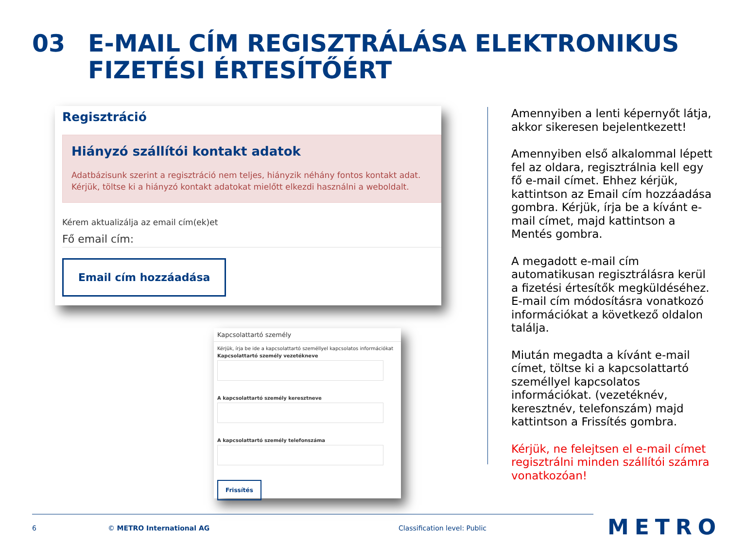03 E-MAIL CÍM REGISZTRÁLÁSA ELEKTRONIKUS
FIZETÉSI ÉRTESÍTŐÉRT
Regisztráció
Hiányzó szállítói kontakt adatok
Adatbázisunk szerint a regisztráció nem teljes, hiányzik néhány fontos kontakt adat.
Kérjük, töltse ki a hiányzó kontakt adatokat mielőtt elkezdi használni a weboldalt.
Kérem aktualizálja az email cím(ek)et
Fő email cím:
Email cím hozzáadása
Kapcsolattartó személy
Kérjük, írja be ide a kapcsolattartó személlyel kapcsolatos információkat
Kapcsolattartó személy vezetékneve
A kapcsolattartó személy keresztneve
A kapcsolattartó személy telefonszáma
Frissítés
Amennyiben a lenti képernyőt látja, akkor sikeresen bejelentkezett!
Amennyiben első alkalommal lépett fel az oldara, regisztrálnia kell egy fő e-mail címet. Ehhez kérjük, kattintson az Email cím hozzáadása gombra. Kérjük, írja be a kívánt e-mail címet, majd kattintson a Mentés gombra.
A megadott e-mail cím automatikusan regisztrálásra kerül a fizetési értesítők megküldéséhez. E-mail cím módosításra vonatkozó információkat a következő oldalon találja.
Miután megadta a kívánt e-mail címet, töltse ki a kapcsolattartó személlyel kapcsolatos információkat. (vezetéknév, keresztnév, telefonszám) majd kattintson a Frissítés gombra.
Kérjük, ne felejtsen el e-mail címet regisztrálni minden szállítói számra vonatkozóan!
6 © METRO International AG Classification level: Public METRO